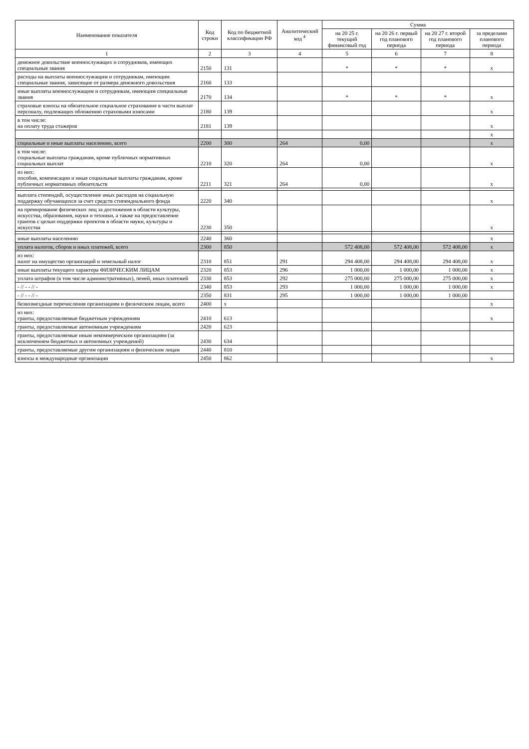| Наименование показателя | Код строки | Код по бюджетной классификации РФ | Аналитический код <sup>4</sup> | Сумма | | | |
| --- | --- | --- | --- | --- | --- | --- | --- |
| | | | | на 20 25 г. текущий финансовый год | на 20 26 г. первый год планового периода | на 20 27 г. второй год планового периода | за пределами планового периода |
| 1 | 2 | 3 | 4 | 5 | 6 | 7 | 8 |
| денежное довольствие военнослужащих и сотрудников, имеющих специальные звания | 2150 | 131 | | * | * | * | x |
| расходы на выплаты военнослужащим и сотрудникам, имеющим специальные звания, зависящие от размера денежного довольствия | 2160 | 133 | | | | | |
| иные выплаты военнослужащим и сотрудникам, имеющим специальные звания | 2170 | 134 | | * | * | * | x |
| страховые взносы на обязательное социальное страхование в части выплат персоналу, подлежащих обложению страховыми взносами | 2180 | 139 | | | | | x |
| в том числе: на оплату труда стажеров | 2181 | 139 | | | | | x |
| | | | | | | | x |
| социальные и иные выплаты населению, всего | 2200 | 300 | 264 | 0,00 | | | x |
| в том числе: социальные выплаты гражданам, кроме публичных нормативных социальных выплат | 2210 | 320 | 264 | 0,00 | | | x |
| из них: пособия, компенсации и иные социальные выплаты гражданам, кроме публичных нормативных обязательств | 2211 | 321 | 264 | 0,00 | | | x |
| выплата стипендий, осуществление иных расходов на социальную поддержку обучающихся за счет средств стипендиального фонда | 2220 | 340 | | | | | x |
| на премирование физических лиц за достижения в области культуры, искусства, образования, науки и техники, а также на предоставление грантов с целью поддержки проектов в области науки, культуры и искусства | 2230 | 350 | | | | | x |
| иные выплаты населению | 2240 | 360 | | | | | x |
| уплата налогов, сборов и иных платежей, всего | 2300 | 850 | | 572 408,00 | 572 408,00 | 572 408,00 | x |
| из них: налог на имущество организаций и земельный налог | 2310 | 851 | 291 | 294 408,00 | 294 408,00 | 294 408,00 | x |
| иные выплаты текущего характера ФИЗИЧЕСКИМ ЛИЦАМ | 2320 | 853 | 296 | 1 000,00 | 1 000,00 | 1 000,00 | x |
| уплата штрафов (в том числе административных), пеней, иных платежей | 2330 | 853 | 292 | 275 000,00 | 275 000,00 | 275 000,00 | x |
| - // - - // - | 2340 | 853 | 293 | 1 000,00 | 1 000,00 | 1 000,00 | x |
| - // - - // - | 2350 | 831 | 295 | 1 000,00 | 1 000,00 | 1 000,00 | |
| безвозмездные перечисления организациям и физическим лицам, всего | 2400 | x | | | | | x |
| из них: гранты, предоставляемые бюджетным учреждениям | 2410 | 613 | | | | | x |
| гранты, предоставляемые автономным учреждениям | 2420 | 623 | | | | | |
| гранты, предоставляемые иным некоммерческим организациям (за исключением бюджетных и автономных учреждений) | 2430 | 634 | | | | | |
| гранты, предоставляемые другим организациям и физическим лицам | 2440 | 810 | | | | | |
| взносы в международные организации | 2450 | 862 | | | | | x |